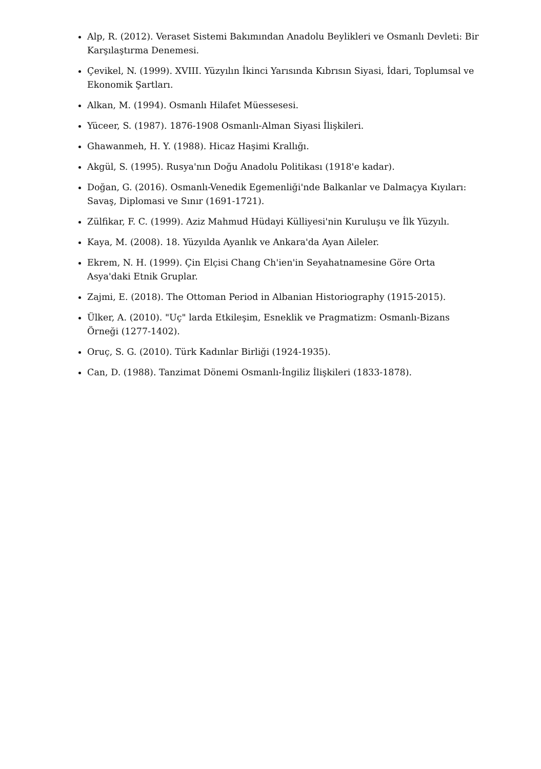Alp, R. (2012). Veraset Sistemi Bakımından Anadolu Beylikleri ve Osmanlı Devleti: Bir Karşılaştırma Denemesi.
Çevikel, N. (1999). XVIII. Yüzyılın İkinci Yarısında Kıbrısın Siyasi, İdari, Toplumsal ve Ekonomik Şartları.
Alkan, M. (1994). Osmanlı Hilafet Müessesesi.
Yüceer, S. (1987). 1876-1908 Osmanlı-Alman Siyasi İlişkileri.
Ghawanmeh, H. Y. (1988). Hicaz Haşimi Krallığı.
Akgül, S. (1995). Rusya'nın Doğu Anadolu Politikası (1918'e kadar).
Doğan, G. (2016). Osmanlı-Venedik Egemenliği'nde Balkanlar ve Dalmaçya Kıyıları: Savaş, Diplomasi ve Sınır (1691-1721).
Zülfikar, F. C. (1999). Aziz Mahmud Hüdayi Külliyesi'nin Kuruluşu ve İlk Yüzyılı.
Kaya, M. (2008). 18. Yüzyılda Ayanlık ve Ankara'da Ayan Aileler.
Ekrem, N. H. (1999). Çin Elçisi Chang Ch'ien'in Seyahatnamesine Göre Orta Asya'daki Etnik Gruplar.
Zajmi, E. (2018). The Ottoman Period in Albanian Historiography (1915-2015).
Ülker, A. (2010). "Uç" larda Etkileşim, Esneklik ve Pragmatizm: Osmanlı-Bizans Örneği (1277-1402).
Oruç, S. G. (2010). Türk Kadınlar Birliği (1924-1935).
Can, D. (1988). Tanzimat Dönemi Osmanlı-İngiliz İlişkileri (1833-1878).